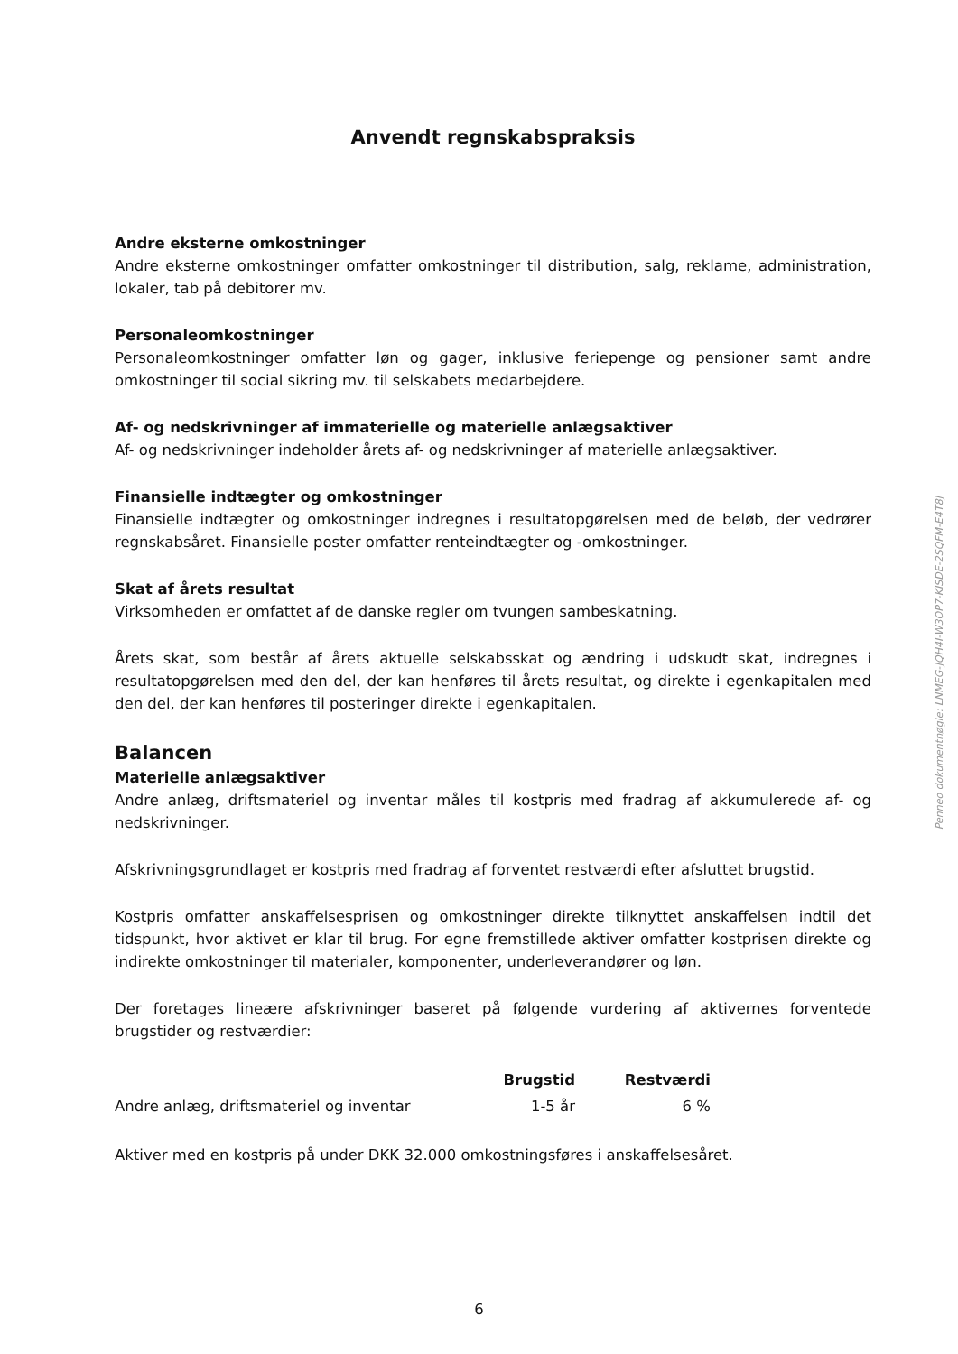Anvendt regnskabspraksis
Andre eksterne omkostninger
Andre eksterne omkostninger omfatter omkostninger til distribution, salg, reklame, administration, lokaler, tab på debitorer mv.
Personaleomkostninger
Personaleomkostninger omfatter løn og gager, inklusive feriepenge og pensioner samt andre omkostninger til social sikring mv. til selskabets medarbejdere.
Af- og nedskrivninger af immaterielle og materielle anlægsaktiver
Af- og nedskrivninger indeholder årets af- og nedskrivninger af materielle anlægsaktiver.
Finansielle indtægter og omkostninger
Finansielle indtægter og omkostninger indregnes i resultatopgørelsen med de beløb, der vedrører regnskabsåret. Finansielle poster omfatter renteindtægter og -omkostninger.
Skat af årets resultat
Virksomheden er omfattet af de danske regler om tvungen sambeskatning.
Årets skat, som består af årets aktuelle selskabsskat og ændring i udskudt skat, indregnes i resultatopgørelsen med den del, der kan henføres til årets resultat, og direkte i egenkapitalen med den del, der kan henføres til posteringer direkte i egenkapitalen.
Balancen
Materielle anlægsaktiver
Andre anlæg, driftsmateriel og inventar måles til kostpris med fradrag af akkumulerede af- og nedskrivninger.
Afskrivningsgrundlaget er kostpris med fradrag af forventet restværdi efter afsluttet brugstid.
Kostpris omfatter anskaffelsesprisen og omkostninger direkte tilknyttet anskaffelsen indtil det tidspunkt, hvor aktivet er klar til brug. For egne fremstillede aktiver omfatter kostprisen direkte og indirekte omkostninger til materialer, komponenter, underleverandører og løn.
Der foretages lineære afskrivninger baseret på følgende vurdering af aktivernes forventede brugstider og restværdier:
| | Brugstid | Restværdi |
| --- | --- | --- |
| Andre anlæg, driftsmateriel og inventar | 1-5 år | 6 % |
Aktiver med en kostpris på under DKK 32.000 omkostningsføres i anskaffelsesåret.
Penneo dokumentnøgle: LNMEG-JQH4I-W3OP7-KISDE-2SQFM-E4T8J
6